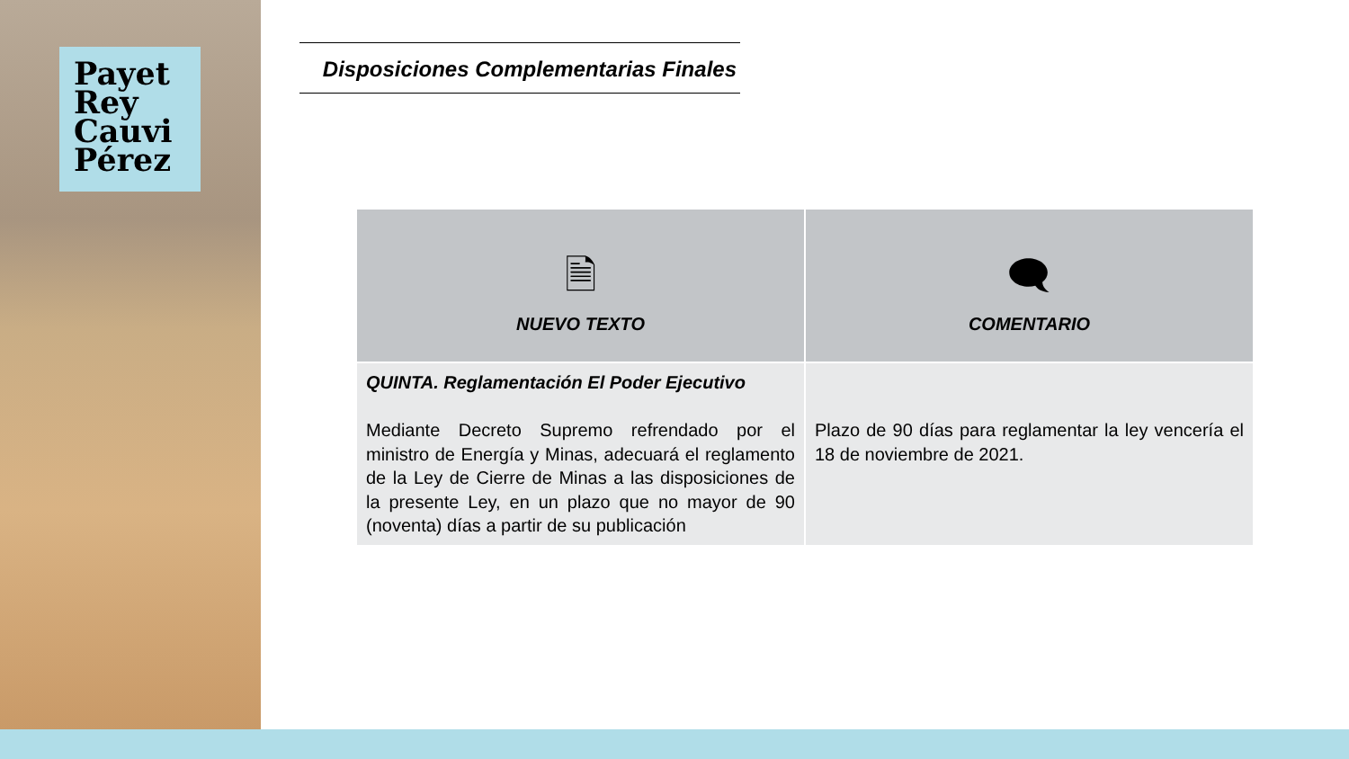Payet
Rey
Cauvi
Pérez
Disposiciones Complementarias Finales
| 🗎 NUEVO TEXTO | 🗨 COMENTARIO |
| --- | --- |
| QUINTA. Reglamentación El Poder Ejecutivo Mediante Decreto Supremo refrendado por el ministro de Energía y Minas, adecuará el reglamento de la Ley de Cierre de Minas a las disposiciones de la presente Ley, en un plazo que no mayor de 90 (noventa) días a partir de su publicación | Plazo de 90 días para reglamentar la ley vencería el 18 de noviembre de 2021. |